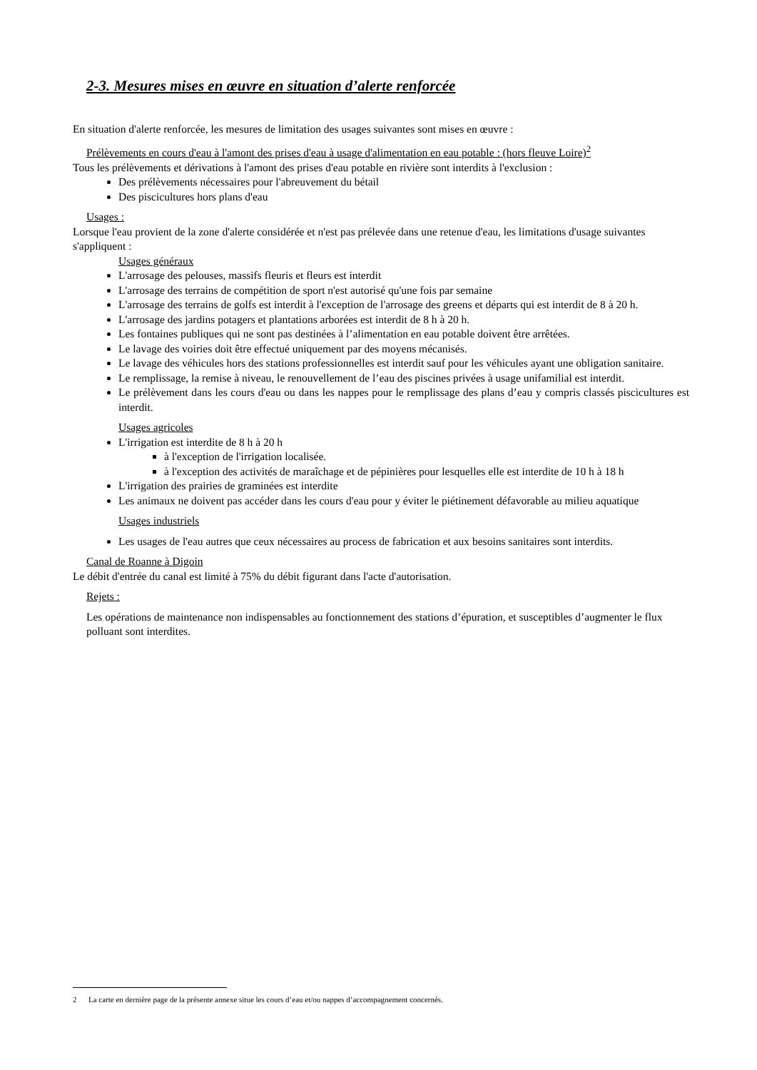2-3. Mesures mises en œuvre en situation d’alerte renforcée
En situation d'alerte renforcée, les mesures de limitation des usages suivantes sont mises en œuvre :
Prélèvements en cours d'eau à l'amont des prises d'eau à usage d'alimentation en eau potable : (hors fleuve Loire)<sup>2</sup>
Tous les prélèvements et dérivations à l'amont des prises d'eau potable en rivière sont interdits à l'exclusion :
Des prélèvements nécessaires pour l'abreuvement du bétail
Des piscicultures hors plans d'eau
Usages :
Lorsque l'eau provient de la zone d'alerte considérée et n'est pas prélevée dans une retenue d'eau, les limitations d'usage suivantes s'appliquent :
Usages généraux
L'arrosage des pelouses, massifs fleuris et fleurs est interdit
L'arrosage des terrains de compétition de sport n'est autorisé qu'une fois par semaine
L'arrosage des terrains de golfs est interdit à l'exception de l'arrosage des greens et départs qui est interdit de 8 à 20 h.
L'arrosage des jardins potagers et plantations arborées est interdit de 8 h à 20 h.
Les fontaines publiques qui ne sont pas destinées à l’alimentation en eau potable doivent être arrêtées.
Le lavage des voiries doit être effectué uniquement par des moyens mécanisés.
Le lavage des véhicules hors des stations professionnelles est interdit sauf pour les véhicules ayant une obligation sanitaire.
Le remplissage, la remise à niveau, le renouvellement de l’eau des piscines privées à usage unifamilial est interdit.
Le prélèvement dans les cours d'eau ou dans les nappes pour le remplissage des plans d’eau y compris classés piscicultures est interdit.
Usages agricoles
L'irrigation est interdite de 8 h à 20 h
à l'exception de l'irrigation localisée.
à l'exception des activités de maraîchage et de pépinières pour lesquelles elle est interdite de 10 h à 18 h
L'irrigation des prairies de graminées est interdite
Les animaux ne doivent pas accéder dans les cours d'eau pour y éviter le piétinement défavorable au milieu aquatique
Usages industriels
Les usages de l'eau autres que ceux nécessaires au process de fabrication et aux besoins sanitaires sont interdits.
Canal de Roanne à Digoin
Le débit d'entrée du canal est limité à 75% du débit figurant dans l'acte d'autorisation.
Rejets :
Les opérations de maintenance non indispensables au fonctionnement des stations d’épuration, et susceptibles d’augmenter le flux polluant sont interdites.
2 La carte en dernière page de la présente annexe situe les cours d’eau et/ou nappes d’accompagnement concernés.